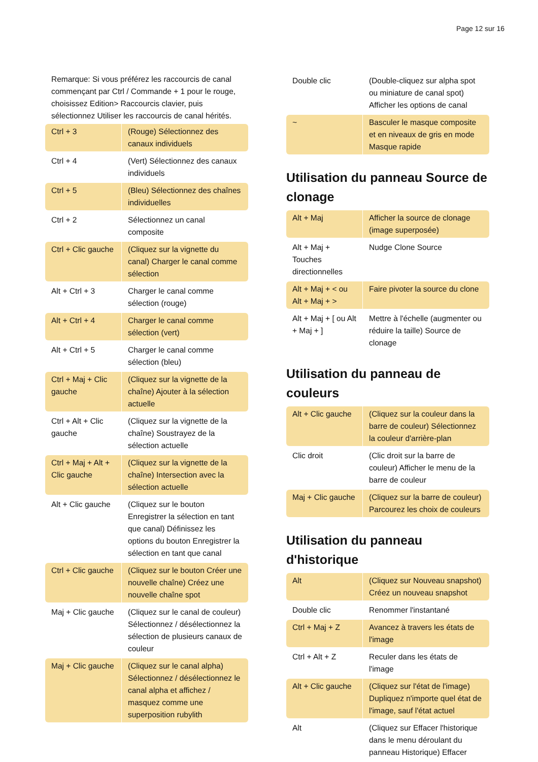Page 12 sur 16
Remarque: Si vous préférez les raccourcis de canal commençant par Ctrl / Commande + 1 pour le rouge, choisissez Edition> Raccourcis clavier, puis sélectionnez Utiliser les raccourcis de canal hérités.
| Ctrl + 3 | (Rouge) Sélectionnez des canaux individuels |
| Ctrl + 4 | (Vert) Sélectionnez des canaux individuels |
| Ctrl + 5 | (Bleu) Sélectionnez des chaînes individuelles |
| Ctrl + 2 | Sélectionnez un canal composite |
| Ctrl + Clic gauche | (Cliquez sur la vignette du canal) Charger le canal comme sélection |
| Alt + Ctrl + 3 | Charger le canal comme sélection (rouge) |
| Alt + Ctrl + 4 | Charger le canal comme sélection (vert) |
| Alt + Ctrl + 5 | Charger le canal comme sélection (bleu) |
| Ctrl + Maj + Clic gauche | (Cliquez sur la vignette de la chaîne) Ajouter à la sélection actuelle |
| Ctrl + Alt + Clic gauche | (Cliquez sur la vignette de la chaîne) Soustrayez de la sélection actuelle |
| Ctrl + Maj + Alt + Clic gauche | (Cliquez sur la vignette de la chaîne) Intersection avec la sélection actuelle |
| Alt + Clic gauche | (Cliquez sur le bouton Enregistrer la sélection en tant que canal) Définissez les options du bouton Enregistrer la sélection en tant que canal |
| Ctrl + Clic gauche | (Cliquez sur le bouton Créer une nouvelle chaîne) Créez une nouvelle chaîne spot |
| Maj + Clic gauche | (Cliquez sur le canal de couleur) Sélectionnez / désélectionnez la sélection de plusieurs canaux de couleur |
| Maj + Clic gauche | (Cliquez sur le canal alpha) Sélectionnez / désélectionnez le canal alpha et affichez / masquez comme une superposition rubylith |
| Double clic | (Double-cliquez sur alpha spot ou miniature de canal spot) Afficher les options de canal |
| ~ | Basculer le masque composite et en niveaux de gris en mode Masque rapide |
Utilisation du panneau Source de clonage
| Alt + Maj | Afficher la source de clonage (image superposée) |
| Alt + Maj + Touches directionnelles | Nudge Clone Source |
| Alt + Maj + < ou Alt + Maj + > | Faire pivoter la source du clone |
| Alt + Maj + [ ou Alt + Maj + ] | Mettre à l'échelle (augmenter ou réduire la taille) Source de clonage |
Utilisation du panneau de couleurs
| Alt + Clic gauche | (Cliquez sur la couleur dans la barre de couleur) Sélectionnez la couleur d'arrière-plan |
| Clic droit | (Clic droit sur la barre de couleur) Afficher le menu de la barre de couleur |
| Maj + Clic gauche | (Cliquez sur la barre de couleur) Parcourez les choix de couleurs |
Utilisation du panneau d'historique
| Alt | (Cliquez sur Nouveau snapshot) Créez un nouveau snapshot |
| Double clic | Renommer l'instantané |
| Ctrl + Maj + Z | Avancez à travers les états de l'image |
| Ctrl + Alt + Z | Reculer dans les états de l'image |
| Alt + Clic gauche | (Cliquez sur l'état de l'image) Dupliquez n'importe quel état de l'image, sauf l'état actuel |
| Alt | (Cliquez sur Effacer l'historique dans le menu déroulant du panneau Historique) Effacer |